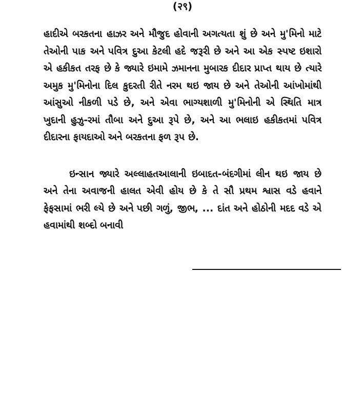(२९)
હાદીએ બરકતના હાઝર અને મૌજુદ હોવાની અગત્યતા શું છે અને મુ'મિનો માટે તેઓની પાક અને પવિત્ર દુઆ કેટલી હદે જરૂરી છે અને આ એક સ્પષ્ટ ઇશારો એ હકીકત તરફ છે કે જ્યારે ઇમામે ઝમાનના મુબારક દીદાર પ્રાપ્ત થાય છે ત્યારે અમુક મુ'મિનોના દિલ કુદરતી રીતે નરમ થઇ જાય છે અને તેઓની આંખોમાંથી આંસુઓ નીકળી પડે છે, અને એવા ભાગ્યશાળી મુ'મિનોની એ સ્થિતિ માત્ર ખુદાની હુઝુ-રમાં તૌબા અને દુઆ રૂપે છે, અને આ ભલાઇ હકીકતમાં પવિત્ર દીદારના ફાયદાઓ અને બરકતના ફળ રૂપ છે.
ઇન્સાન જ્યારે અલ્લાહતઆલાની ઇબાદત-બંદગીમાં લીન થઇ જાય છે અને તેના અવાજની હાલત એવી હોય છે કે તે સૌ પ્રથમ શ્વાસ વડે હવાને ફેફસામાં ભરી લ્યે છે અને પછી ગળું, જીભ, ... દાંત અને હોઠોની મદદ વડે એ હવામાંથી શબ્દો બનાવી